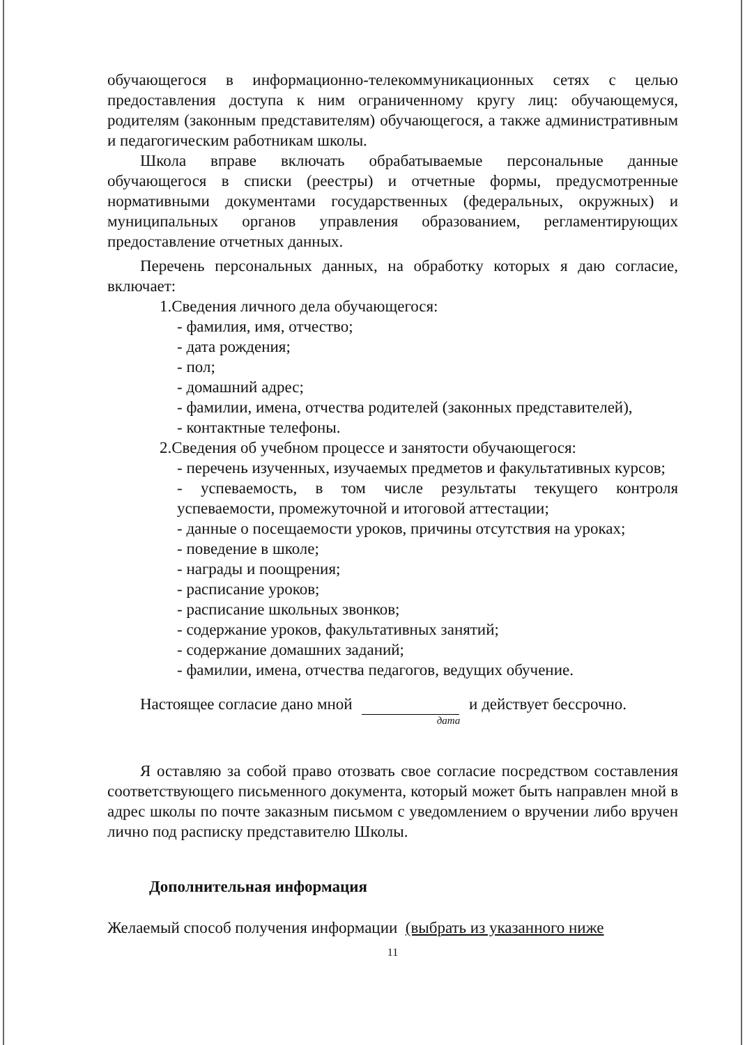обучающегося в информационно-телекоммуникационных сетях с целью предоставления доступа к ним ограниченному кругу лиц: обучающемуся, родителям (законным представителям) обучающегося, а также административным и педагогическим работникам школы.
Школа вправе включать обрабатываемые персональные данные обучающегося в списки (реестры) и отчетные формы, предусмотренные нормативными документами государственных (федеральных, окружных) и муниципальных органов управления образованием, регламентирующих предоставление отчетных данных.
Перечень персональных данных, на обработку которых я даю согласие, включает:
1.Сведения личного дела обучающегося:
- фамилия, имя, отчество;
- дата рождения;
- пол;
- домашний адрес;
- фамилии, имена, отчества родителей (законных представителей),
- контактные телефоны.
2.Сведения об учебном процессе и занятости обучающегося:
- перечень изученных, изучаемых предметов и факультативных курсов;
- успеваемость, в том числе результаты текущего контроля успеваемости, промежуточной и итоговой аттестации;
- данные о посещаемости уроков, причины отсутствия на уроках;
- поведение в школе;
- награды и поощрения;
- расписание уроков;
- расписание школьных звонков;
- содержание уроков, факультативных занятий;
- содержание домашних заданий;
- фамилии, имена, отчества педагогов, ведущих обучение.
Настоящее согласие дано мной и действует бессрочно.
дата
Я оставляю за собой право отозвать свое согласие посредством составления соответствующего письменного документа, который может быть направлен мной в адрес школы по почте заказным письмом с уведомлением о вручении либо вручен лично под расписку представителю Школы.
Дополнительная информация
Желаемый способ получения информации (выбрать из указанного ниже
11